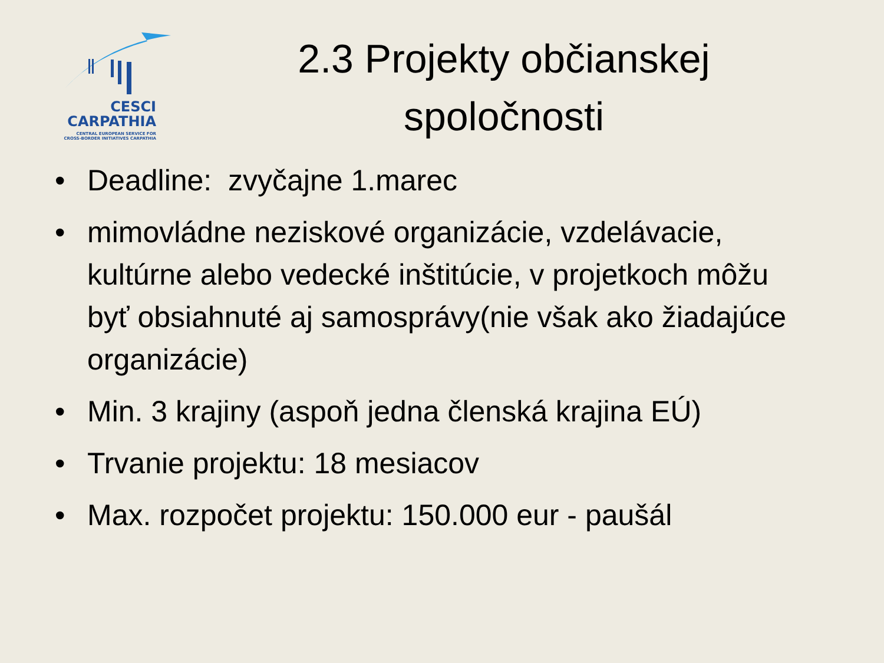CESCI
CARPATHIA
CENTRAL EUROPEAN SERVICE FOR
CROSS-BORDER INITIATIVES CARPATHIA
2.3 Projekty občianskej spoločnosti
• Deadline: zvyčajne 1.marec
• mimovládne neziskové organizácie, vzdelávacie, kultúrne alebo vedecké inštitúcie, v projetkoch môžu byť obsiahnuté aj samosprávy(nie však ako žiadajúce organizácie)
• Min. 3 krajiny (aspoň jedna členská krajina EÚ)
• Trvanie projektu: 18 mesiacov
• Max. rozpočet projektu: 150.000 eur - paušál